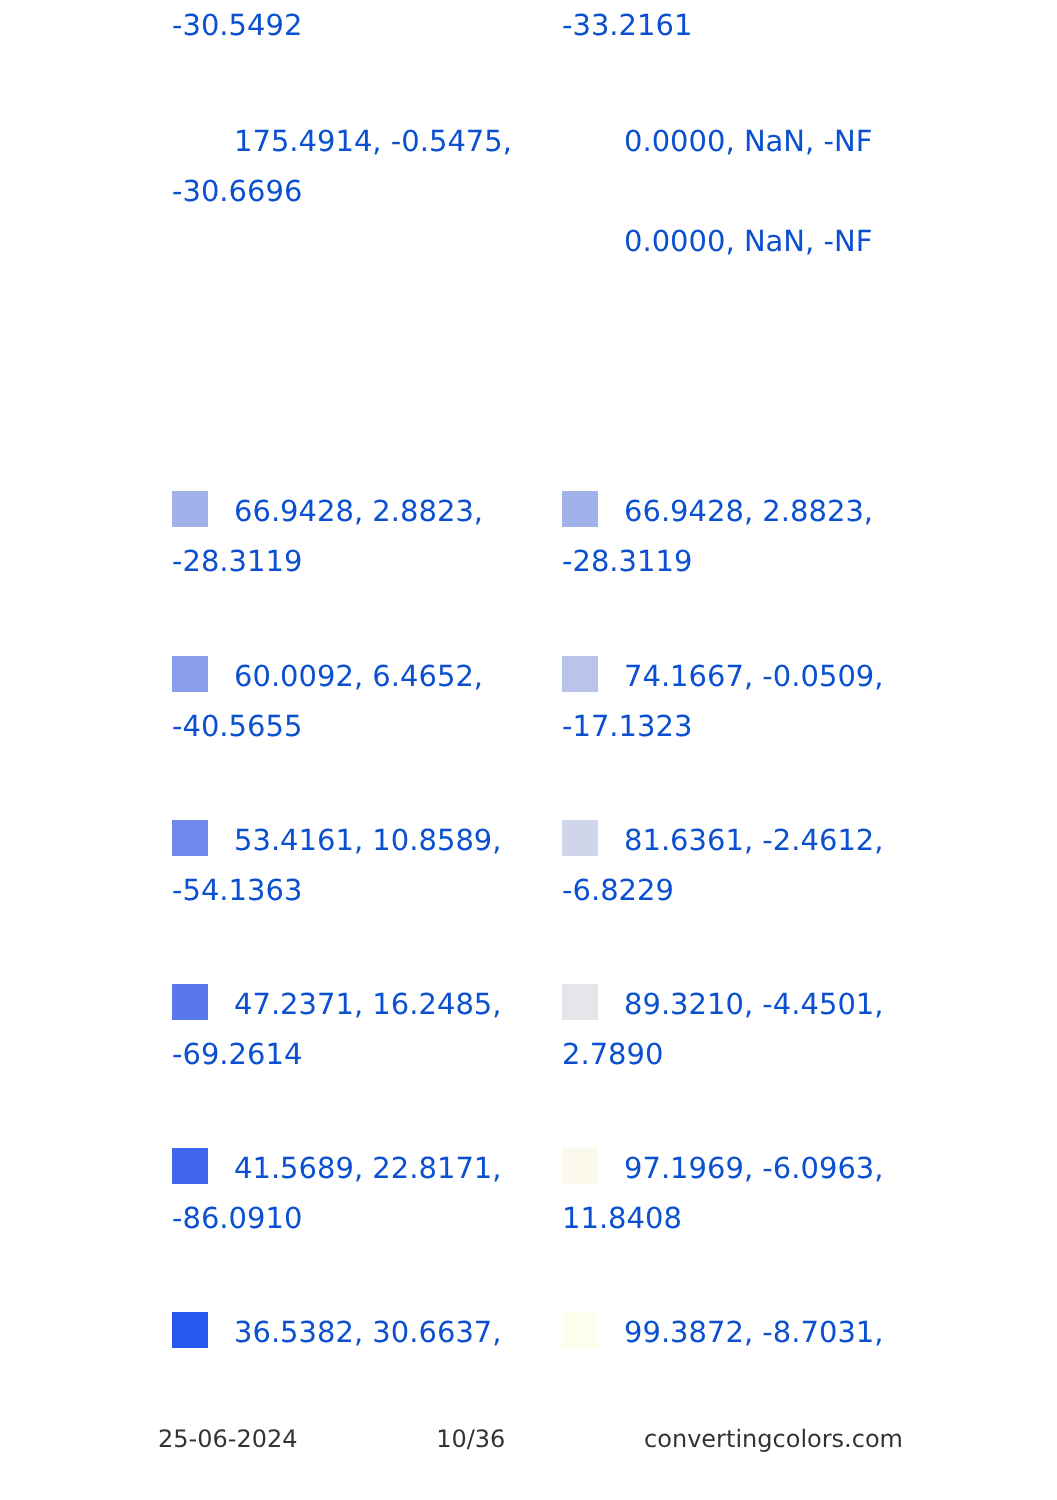-30.5492 -33.2161
175.4914, -0.5475, -30.6696
0.0000, NaN, -NF
0.0000, NaN, -NF
66.9428, 2.8823, -28.3119
66.9428, 2.8823, -28.3119
60.0092, 6.4652, -40.5655
74.1667, -0.0509, -17.1323
53.4161, 10.8589, -54.1363
81.6361, -2.4612, -6.8229
47.2371, 16.2485, -69.2614
89.3210, -4.4501, 2.7890
41.5689, 22.8171, -86.0910
97.1969, -6.0963, 11.8408
36.5382, 30.6637, 99.3872, -8.7031,
25-06-2024 10/36 convertingcolors.com